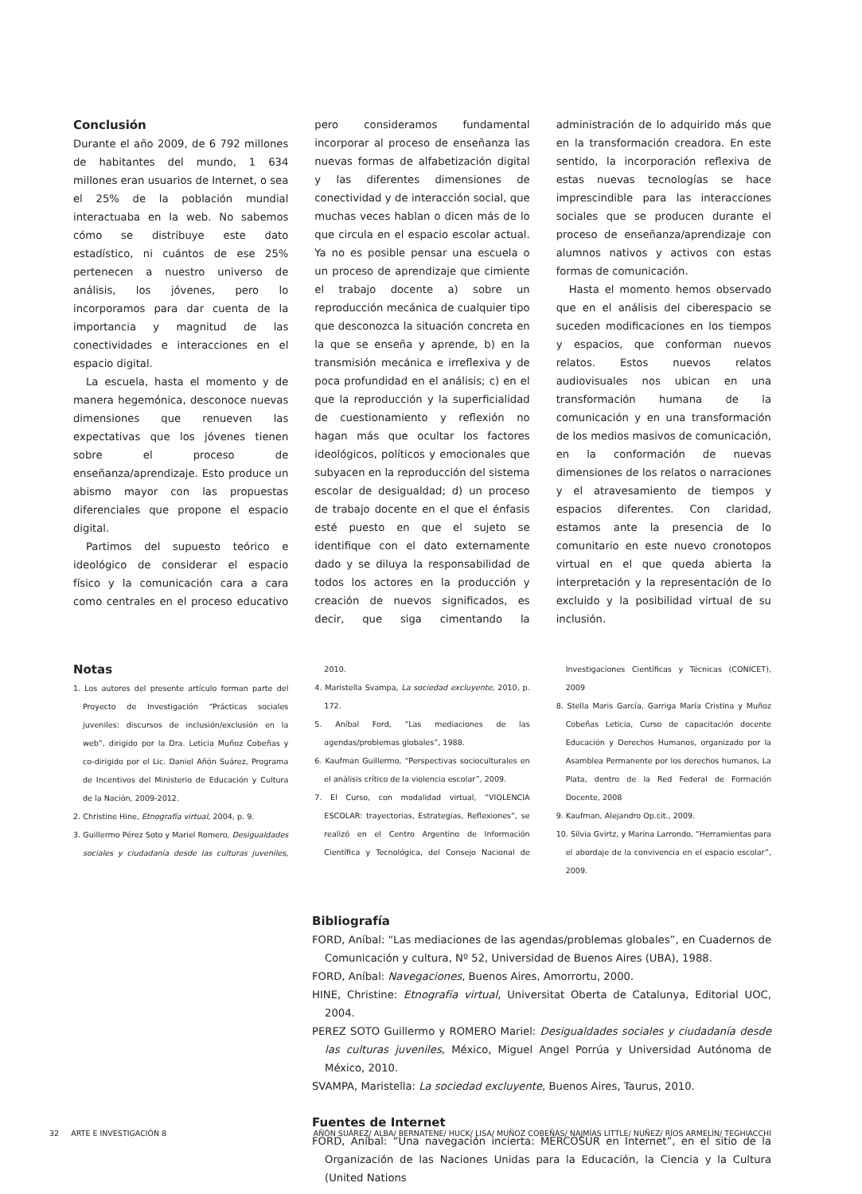Conclusión
Durante el año 2009, de 6 792 millones de habitantes del mundo, 1 634 millones eran usuarios de Internet, o sea el 25% de la población mundial interactuaba en la web. No sabemos cómo se distribuye este dato estadístico, ni cuántos de ese 25% pertenecen a nuestro universo de análisis, los jóvenes, pero lo incorporamos para dar cuenta de la importancia y magnitud de las conectividades e interacciones en el espacio digital.
La escuela, hasta el momento y de manera hegemónica, desconoce nuevas dimensiones que renueven las expectativas que los jóvenes tienen sobre el proceso de enseñanza/aprendizaje. Esto produce un abismo mayor con las propuestas diferenciales que propone el espacio digital.
Partimos del supuesto teórico e ideológico de considerar el espacio físico y la comunicación cara a cara como centrales en el proceso educativo pero consideramos fundamental incorporar al proceso de enseñanza las nuevas formas de alfabetización digital y las diferentes dimensiones de conectividad y de interacción social, que muchas veces hablan o dicen más de lo que circula en el espacio escolar actual. Ya no es posible pensar una escuela o un proceso de aprendizaje que cimiente el trabajo docente a) sobre un reproducción mecánica de cualquier tipo que desconozca la situación concreta en la que se enseña y aprende, b) en la transmisión mecánica e irreflexiva y de poca profundidad en el análisis; c) en el que la reproducción y la superficialidad de cuestionamiento y reflexión no hagan más que ocultar los factores ideológicos, políticos y emocionales que subyacen en la reproducción del sistema escolar de desigualdad; d) un proceso de trabajo docente en el que el énfasis esté puesto en que el sujeto se identifique con el dato externamente dado y se diluya la responsabilidad de todos los actores en la producción y creación de nuevos significados, es decir, que siga cimentando la administración de lo adquirido más que en la transformación creadora. En este sentido, la incorporación reflexiva de estas nuevas tecnologías se hace imprescindible para las interacciones sociales que se producen durante el proceso de enseñanza/aprendizaje con alumnos nativos y activos con estas formas de comunicación.
Hasta el momento hemos observado que en el análisis del ciberespacio se suceden modificaciones en los tiempos y espacios, que conforman nuevos relatos. Estos nuevos relatos audiovisuales nos ubican en una transformación humana de la comunicación y en una transformación de los medios masivos de comunicación, en la conformación de nuevas dimensiones de los relatos o narraciones y el atravesamiento de tiempos y espacios diferentes. Con claridad, estamos ante la presencia de lo comunitario en este nuevo cronotopos virtual en el que queda abierta la interpretación y la representación de lo excluido y la posibilidad virtual de su inclusión.
Notas
1. Los autores del presente artículo forman parte del Proyecto de Investigación “Prácticas sociales juveniles: discursos de inclusión/exclusión en la web”, dirigido por la Dra. Leticia Muñoz Cobeñas y co-dirigido por el Lic. Daniel Añón Suárez, Programa de Incentivos del Ministerio de Educación y Cultura de la Nación, 2009-2012.
2. Christine Hine, Etnografía virtual, 2004, p. 9.
3. Guillermo Pérez Soto y Mariel Romero, Desigualdades sociales y ciudadanía desde las culturas juveniles, 2010.
4. Maristella Svampa, La sociedad excluyente, 2010, p. 172.
5. Aníbal Ford, “Las mediaciones de las agendas/problemas globales”, 1988.
6. Kaufman Guillermo, “Perspectivas socioculturales en el análisis crítico de la violencia escolar”, 2009.
7. El Curso, con modalidad virtual, “VIOLENCIA ESCOLAR: trayectorias, Estrategias, Reflexiones”, se realizó en el Centro Argentino de Información Científica y Tecnológica, del Consejo Nacional de Investigaciones Científicas y Técnicas (CONICET), 2009
8. Stella Maris García, Garriga María Cristina y Muñoz Cobeñas Leticia, Curso de capacitación docente Educación y Derechos Humanos, organizado por la Asamblea Permanente por los derechos humanos, La Plata, dentro de la Red Federal de Formación Docente, 2008
9. Kaufman, Alejandro Op.cit., 2009.
10. Silvia Gvirtz, y Marina Larrondo, “Herramientas para el abordaje de la convivencia en el espacio escolar”, 2009.
Bibliografía
FORD, Aníbal: “Las mediaciones de las agendas/problemas globales”, en Cuadernos de Comunicación y cultura, Nº 52, Universidad de Buenos Aires (UBA), 1988.
FORD, Aníbal: Navegaciones, Buenos Aires, Amorrortu, 2000.
HINE, Christine: Etnografía virtual, Universitat Oberta de Catalunya, Editorial UOC, 2004.
PEREZ SOTO Guillermo y ROMERO Mariel: Desigualdades sociales y ciudadanía desde las culturas juveniles, México, Miguel Angel Porrúa y Universidad Autónoma de México, 2010.
SVAMPA, Maristella: La sociedad excluyente, Buenos Aires, Taurus, 2010.
Fuentes de Internet
FORD, Aníbal: “Una navegación incierta: MERCOSUR en Internet”, en el sitio de la Organización de las Naciones Unidas para la Educación, la Ciencia y la Cultura (United Nations
32 ARTE E INVESTIGACIÓN 8 AÑÓN SUÁREZ/ ALBA/ BERNATENE/ HUCK/ LISA/ MUÑOZ COBEÑAS/ NAJMÍAS LITTLE/ NUÑEZ/ RÍOS ARMELÍN/ TEGHIACCHI